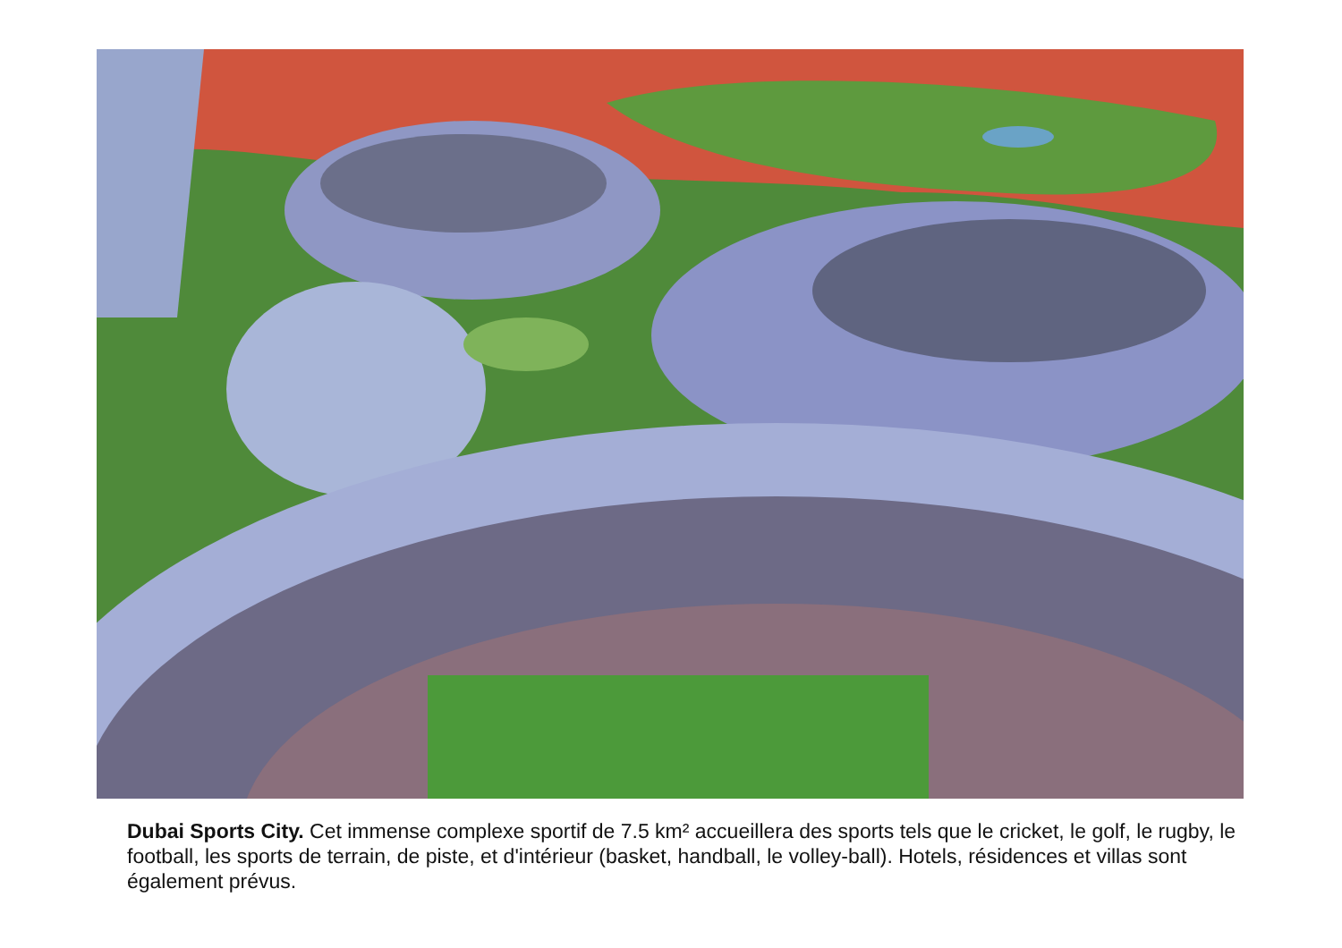Dubai Sports City. Cet immense complexe sportif de 7.5 km² accueillera des sports tels que le cricket, le golf, le rugby, le football, les sports de terrain, de piste, et d'intérieur (basket, handball, le volley-ball). Hotels, résidences et villas sont également prévus.